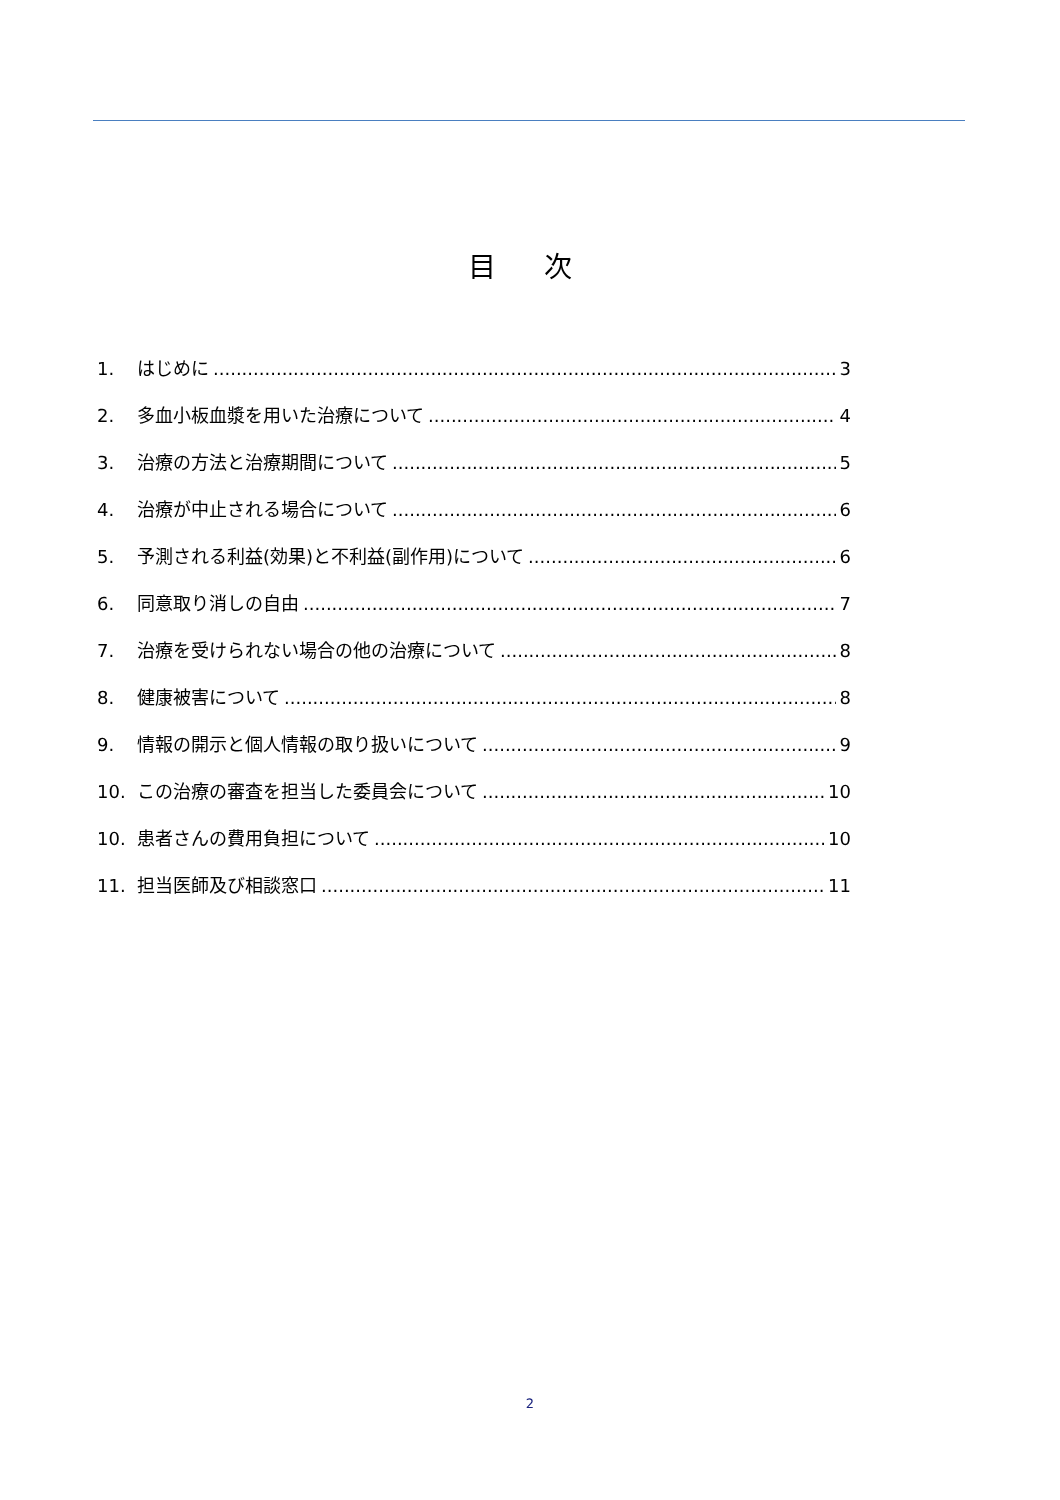目 次
1. はじめに 3
2. 多血小板血漿を用いた治療について 4
3. 治療の方法と治療期間について 5
4. 治療が中止される場合について 6
5. 予測される利益(効果)と不利益(副作用)について 6
6. 同意取り消しの自由 7
7. 治療を受けられない場合の他の治療について 8
8. 健康被害について 8
9. 情報の開示と個人情報の取り扱いについて 9
10. この治療の審査を担当した委員会について 10
10. 患者さんの費用負担について 10
11. 担当医師及び相談窓口 11
2